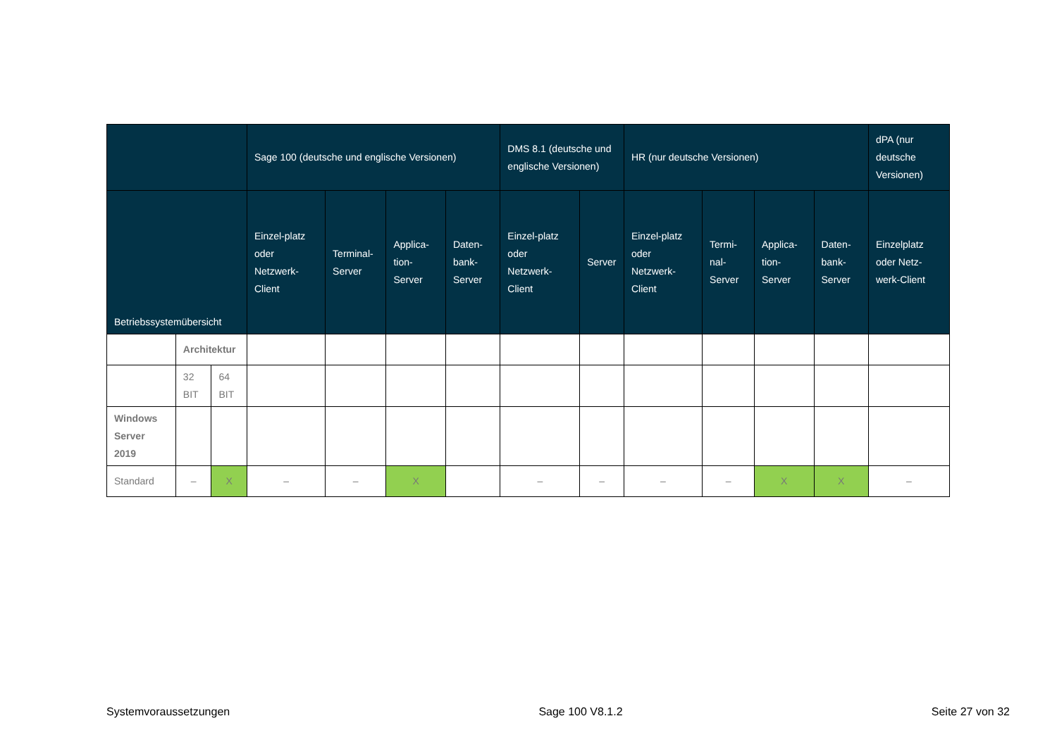| | | | Sage 100 (deutsche und englische Versionen) | | | | DMS 8.1 (deutsche und englische Versionen) | | HR (nur deutsche Versionen) | | | | dPA (nur deutsche Versionen) |
| --- | --- | --- | --- | --- | --- | --- | --- | --- | --- | --- | --- | --- | --- |
| Betriebssystemübersicht | | | Einzel-platz oder Netzwerk-Client | Terminal-Server | Applica-tion-Server | Daten-bank-Server | Einzel-platz oder Netzwerk-Client | Server | Einzel-platz oder Netzwerk-Client | Termi-nal-Server | Applica-tion-Server | Daten-bank-Server | Einzelplatz oder Netz-werk-Client |
| | Architektur | | | | | | | | | | | | |
| | 32 BIT | 64 BIT | | | | | | | | | | | |
| Windows Server 2019 | | | | | | | | | | | | | |
| Standard | – | X | – | – | X | | – | – | – | – | X | X | – |
Systemvoraussetzungen Sage 100 V8.1.2 Seite 27 von 32